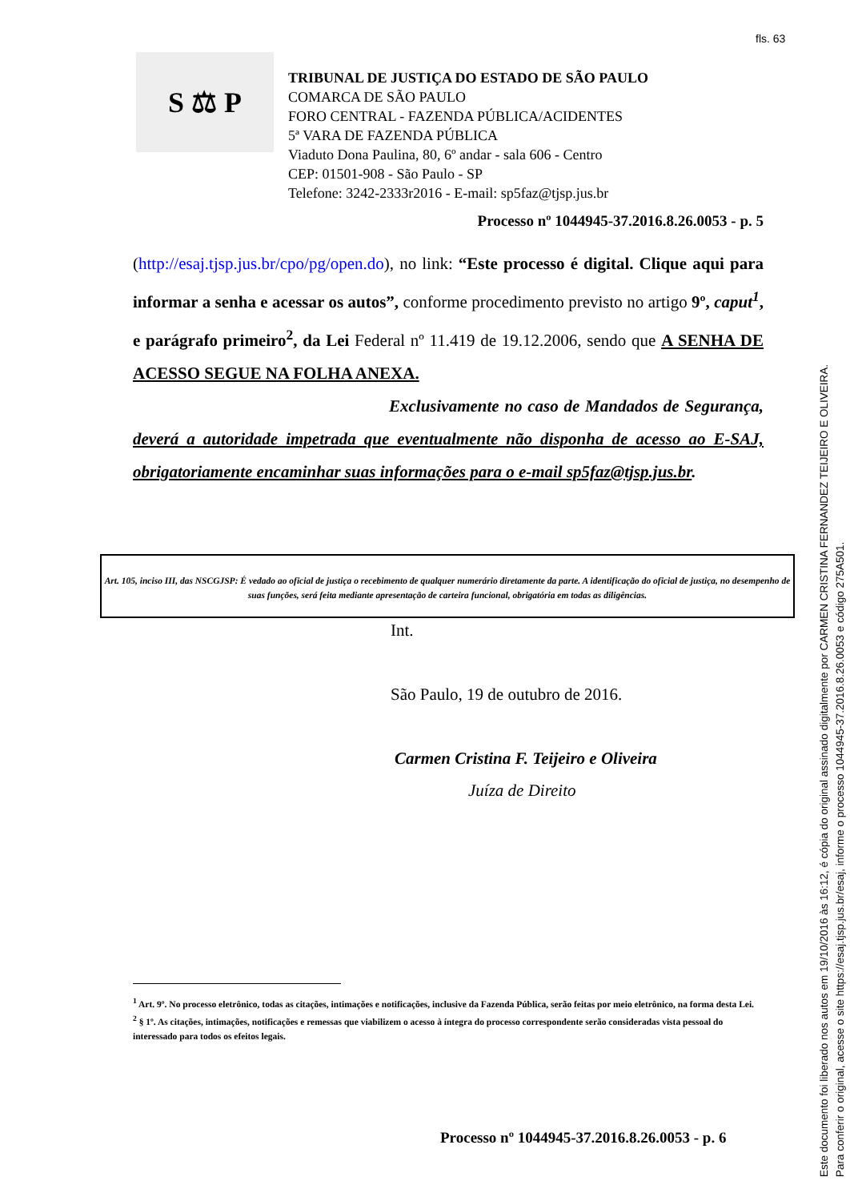fls. 63
S ⚖ P
TRIBUNAL DE JUSTIÇA DO ESTADO DE SÃO PAULO
COMARCA DE SÃO PAULO
FORO CENTRAL - FAZENDA PÚBLICA/ACIDENTES
5ª VARA DE FAZENDA PÚBLICA
Viaduto Dona Paulina, 80, 6º andar - sala 606 - Centro
CEP: 01501-908 - São Paulo - SP
Telefone: 3242-2333r2016 - E-mail: sp5faz@tjsp.jus.br
Processo nº 1044945-37.2016.8.26.0053 - p. 5
(http://esaj.tjsp.jus.br/cpo/pg/open.do), no link: “Este processo é digital. Clique aqui para informar a senha e acessar os autos”, conforme procedimento previsto no artigo 9º, caput<sup>1</sup>, e parágrafo primeiro<sup>2</sup>, da Lei Federal nº 11.419 de 19.12.2006, sendo que A SENHA DE ACESSO SEGUE NA FOLHA ANEXA.
Exclusivamente no caso de Mandados de Segurança, deverá a autoridade impetrada que eventualmente não disponha de acesso ao E-SAJ, obrigatoriamente encaminhar suas informações para o e-mail sp5faz@tjsp.jus.br.
Art. 105, inciso III, das NSCGJSP: É vedado ao oficial de justiça o recebimento de qualquer numerário diretamente da parte. A identificação do oficial de justiça, no desempenho de suas funções, será feita mediante apresentação de carteira funcional, obrigatória em todas as diligências.
Int.
São Paulo, 19 de outubro de 2016.
Carmen Cristina F. Teijeiro e Oliveira
Juíza de Direito
<sup>1</sup> Art. 9º. No processo eletrônico, todas as citações, intimações e notificações, inclusive da Fazenda Pública, serão feitas por meio eletrônico, na forma desta Lei.
<sup>2</sup> § 1º. As citações, intimações, notificações e remessas que viabilizem o acesso à íntegra do processo correspondente serão consideradas vista pessoal do interessado para todos os efeitos legais.
Processo nº 1044945-37.2016.8.26.0053 - p. 6
Este documento foi liberado nos autos em 19/10/2016 às 16:12, é cópia do original assinado digitalmente por CARMEN CRISTINA FERNANDEZ TEIJEIRO E OLIVEIRA.
Para conferir o original, acesse o site https://esaj.tjsp.jus.br/esaj, informe o processo 1044945-37.2016.8.26.0053 e código 275A501.